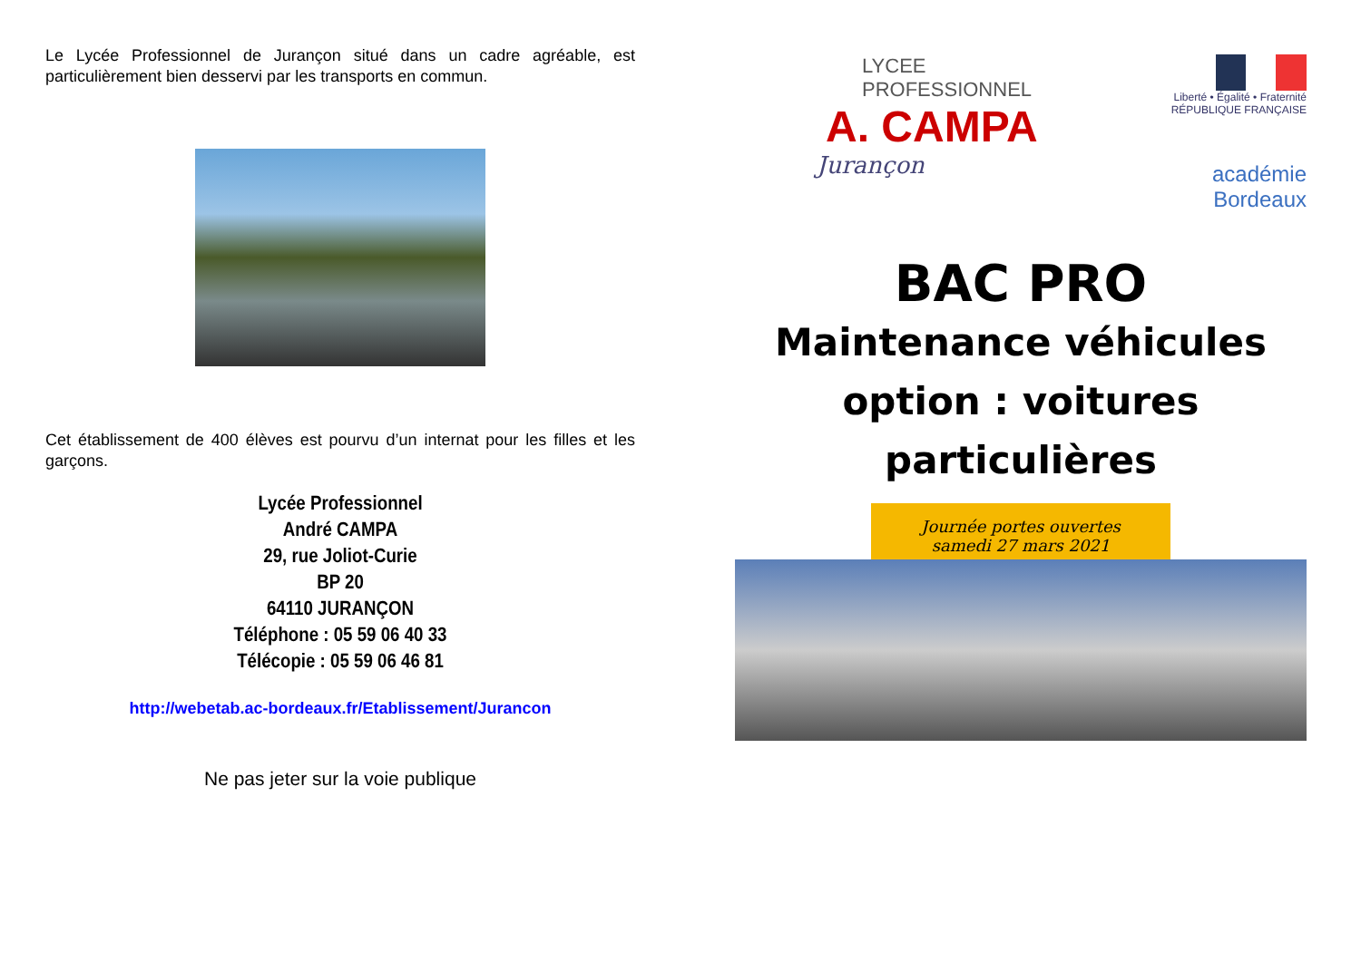Le Lycée Professionnel de Jurançon situé dans un cadre agréable, est particulièrement bien desservi par les transports en commun.
Cet établissement de 400 élèves est pourvu d’un internat pour les filles et les garçons.
Lycée Professionnel
André CAMPA
29, rue Joliot-Curie
BP 20
64110 JURANÇON
Téléphone : 05 59 06 40 33
Télécopie : 05 59 06 46 81
http://webetab.ac-bordeaux.fr/Etablissement/Jurancon
Ne pas jeter sur la voie publique
LYCEE PROFESSIONNEL
A. CAMPA
Jurançon
Liberté • Égalité • Fraternité
RÉPUBLIQUE FRANÇAISE
académie
Bordeaux
BAC PRO
Maintenance véhicules
option : voitures
particulières
Journée portes ouvertes
samedi 27 mars 2021